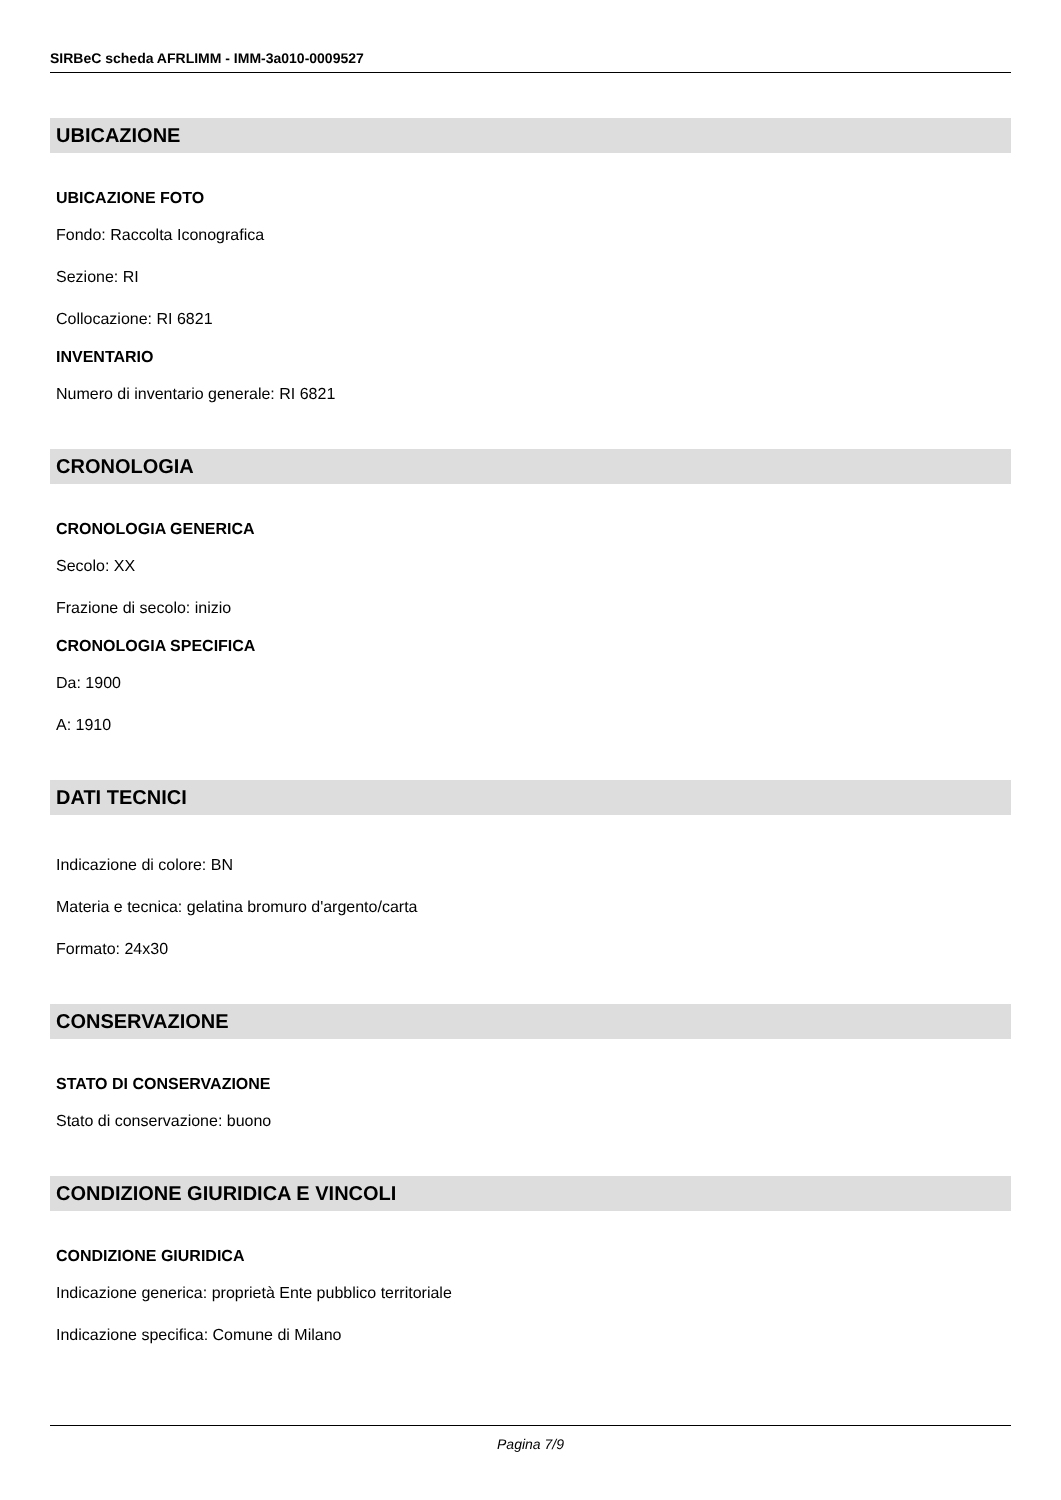SIRBeC scheda AFRLIMM - IMM-3a010-0009527
UBICAZIONE
UBICAZIONE FOTO
Fondo: Raccolta Iconografica
Sezione: RI
Collocazione: RI 6821
INVENTARIO
Numero di inventario generale: RI 6821
CRONOLOGIA
CRONOLOGIA GENERICA
Secolo: XX
Frazione di secolo: inizio
CRONOLOGIA SPECIFICA
Da: 1900
A: 1910
DATI TECNICI
Indicazione di colore: BN
Materia e tecnica: gelatina bromuro d'argento/carta
Formato: 24x30
CONSERVAZIONE
STATO DI CONSERVAZIONE
Stato di conservazione: buono
CONDIZIONE GIURIDICA E VINCOLI
CONDIZIONE GIURIDICA
Indicazione generica: proprietà Ente pubblico territoriale
Indicazione specifica: Comune di Milano
Pagina 7/9